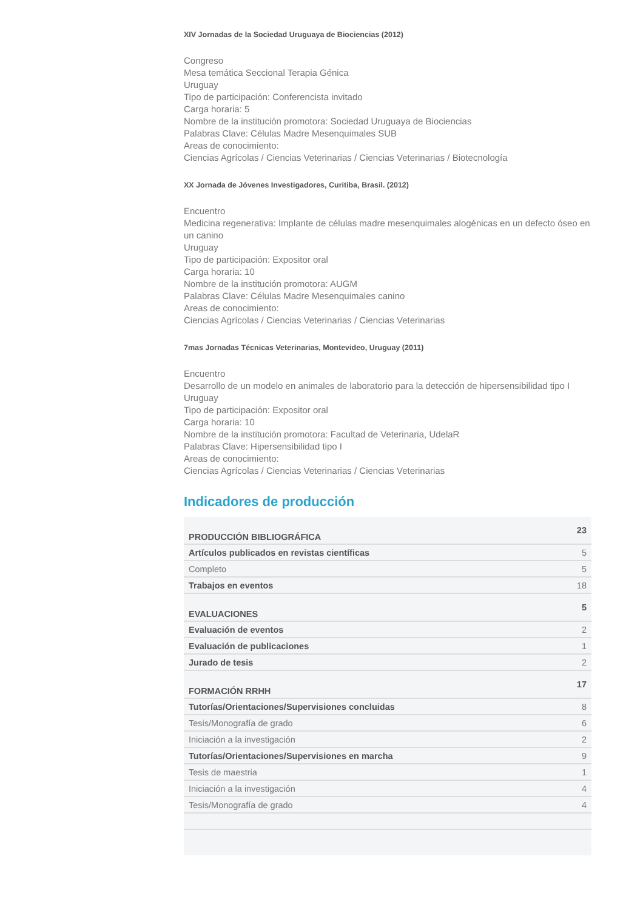XIV Jornadas de la Sociedad Uruguaya de Biociencias (2012)
Congreso
Mesa temática Seccional Terapia Génica
Uruguay
Tipo de participación: Conferencista invitado
Carga horaria: 5
Nombre de la institución promotora: Sociedad Uruguaya de Biociencias
Palabras Clave: Células Madre Mesenquimales SUB
Areas de conocimiento:
Ciencias Agrícolas / Ciencias Veterinarias / Ciencias Veterinarias / Biotecnología
XX Jornada de Jóvenes Investigadores, Curitiba, Brasil. (2012)
Encuentro
Medicina regenerativa: Implante de células madre mesenquimales alogénicas en un defecto óseo en un canino
Uruguay
Tipo de participación: Expositor oral
Carga horaria: 10
Nombre de la institución promotora: AUGM
Palabras Clave: Células Madre Mesenquimales canino
Areas de conocimiento:
Ciencias Agrícolas / Ciencias Veterinarias / Ciencias Veterinarias
7mas Jornadas Técnicas Veterinarias, Montevideo, Uruguay (2011)
Encuentro
Desarrollo de un modelo en animales de laboratorio para la detección de hipersensibilidad tipo I
Uruguay
Tipo de participación: Expositor oral
Carga horaria: 10
Nombre de la institución promotora: Facultad de Veterinaria, UdelaR
Palabras Clave: Hipersensibilidad tipo I
Areas de conocimiento:
Ciencias Agrícolas / Ciencias Veterinarias / Ciencias Veterinarias
Indicadores de producción
| PRODUCCIÓN BIBLIOGRÁFICA | 23 |
| Artículos publicados en revistas científicas | 5 |
| Completo | 5 |
| Trabajos en eventos | 18 |
| EVALUACIONES | 5 |
| Evaluación de eventos | 2 |
| Evaluación de publicaciones | 1 |
| Jurado de tesis | 2 |
| FORMACIÓN RRHH | 17 |
| Tutorías/Orientaciones/Supervisiones concluidas | 8 |
| Tesis/Monografía de grado | 6 |
| Iniciación a la investigación | 2 |
| Tutorías/Orientaciones/Supervisiones en marcha | 9 |
| Tesis de maestria | 1 |
| Iniciación a la investigación | 4 |
| Tesis/Monografía de grado | 4 |